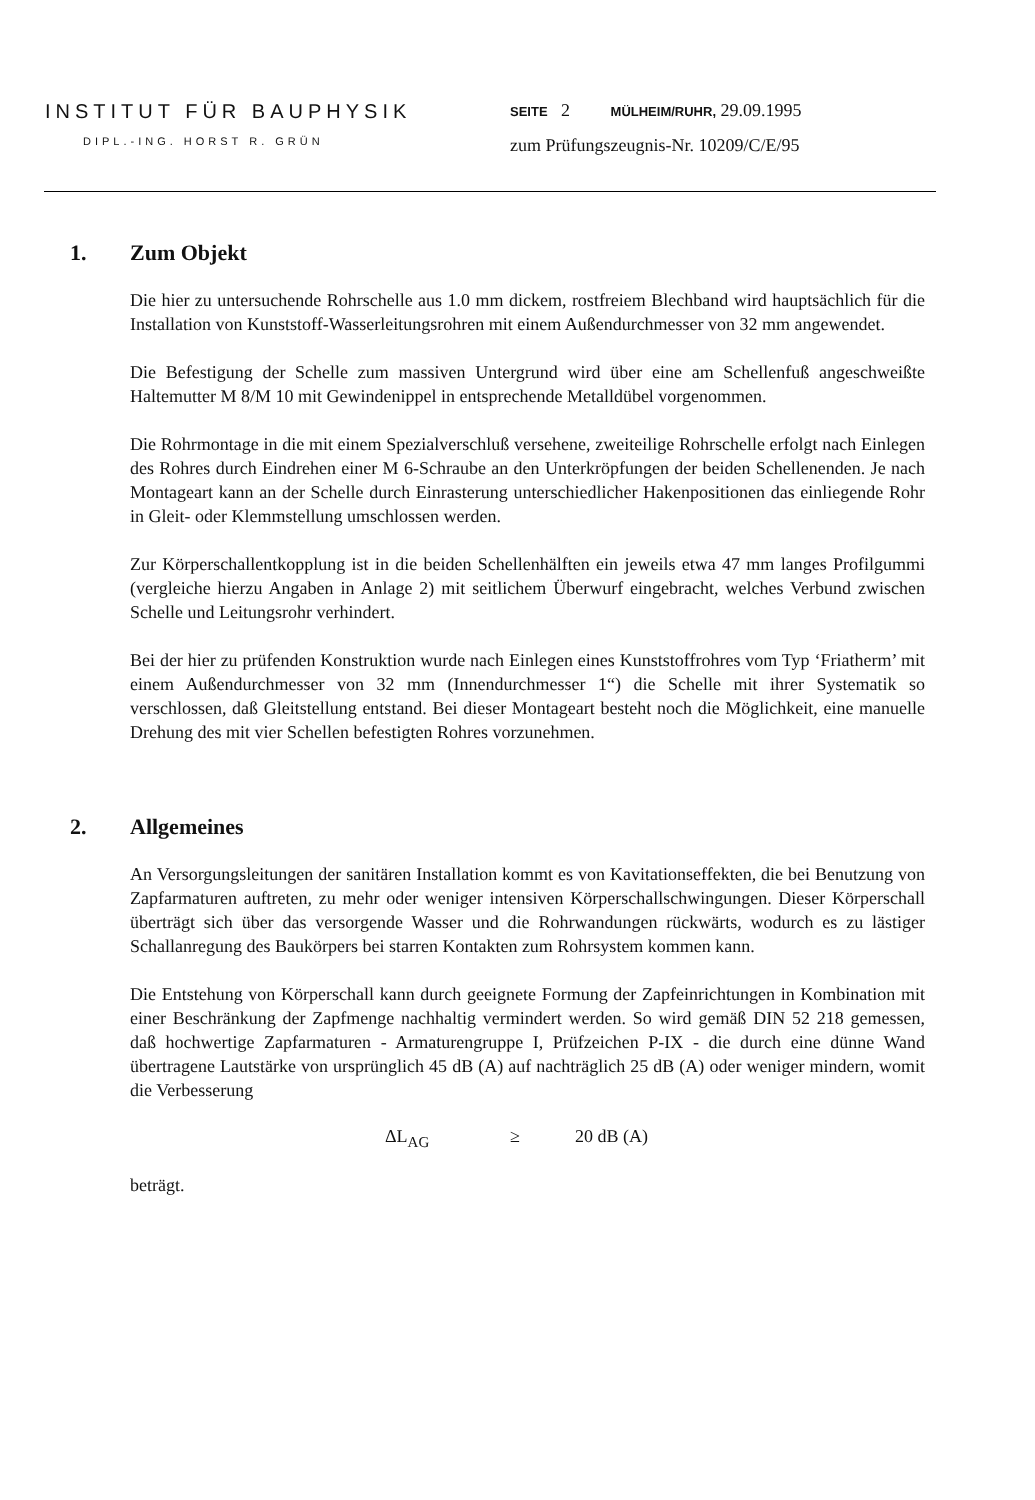INSTITUT FÜR BAUPHYSIK
DIPL.-ING. HORST R. GRÜN
SEITE 2 MÜLHEIM/RUHR, 29.09.1995
zum Prüfungszeugnis-Nr. 10209/C/E/95
1. Zum Objekt
Die hier zu untersuchende Rohrschelle aus 1.0 mm dickem, rostfreiem Blechband wird hauptsächlich für die Installation von Kunststoff-Wasserleitungsrohren mit einem Außendurchmesser von 32 mm angewendet.
Die Befestigung der Schelle zum massiven Untergrund wird über eine am Schellenfuß angeschweißte Haltemutter M 8/M 10 mit Gewindenippel in entsprechende Metalldübel vorgenommen.
Die Rohrmontage in die mit einem Spezialverschluß versehene, zweiteilige Rohrschelle erfolgt nach Einlegen des Rohres durch Eindrehen einer M 6-Schraube an den Unterkröpfungen der beiden Schellenenden. Je nach Montageart kann an der Schelle durch Einrasterung unterschiedlicher Hakenpositionen das einliegende Rohr in Gleit- oder Klemmstellung umschlossen werden.
Zur Körperschallentkopplung ist in die beiden Schellenhälften ein jeweils etwa 47 mm langes Profilgummi (vergleiche hierzu Angaben in Anlage 2) mit seitlichem Überwurf eingebracht, welches Verbund zwischen Schelle und Leitungsrohr verhindert.
Bei der hier zu prüfenden Konstruktion wurde nach Einlegen eines Kunststoffrohres vom Typ ‘Friatherm’ mit einem Außendurchmesser von 32 mm (Innendurchmesser 1“) die Schelle mit ihrer Systematik so verschlossen, daß Gleitstellung entstand. Bei dieser Montageart besteht noch die Möglichkeit, eine manuelle Drehung des mit vier Schellen befestigten Rohres vorzunehmen.
2. Allgemeines
An Versorgungsleitungen der sanitären Installation kommt es von Kavitationseffekten, die bei Benutzung von Zapfarmaturen auftreten, zu mehr oder weniger intensiven Körperschallschwingungen. Dieser Körperschall überträgt sich über das versorgende Wasser und die Rohrwandungen rückwärts, wodurch es zu lästiger Schallanregung des Baukörpers bei starren Kontakten zum Rohrsystem kommen kann.
Die Entstehung von Körperschall kann durch geeignete Formung der Zapfeinrichtungen in Kombination mit einer Beschränkung der Zapfmenge nachhaltig vermindert werden. So wird gemäß DIN 52 218 gemessen, daß hochwertige Zapfarmaturen - Armaturengruppe I, Prüfzeichen P-IX - die durch eine dünne Wand übertragene Lautstärke von ursprünglich 45 dB (A) auf nachträglich 25 dB (A) oder weniger mindern, womit die Verbesserung
ΔL<sub>AG</sub> ≥ 20 dB (A)
beträgt.